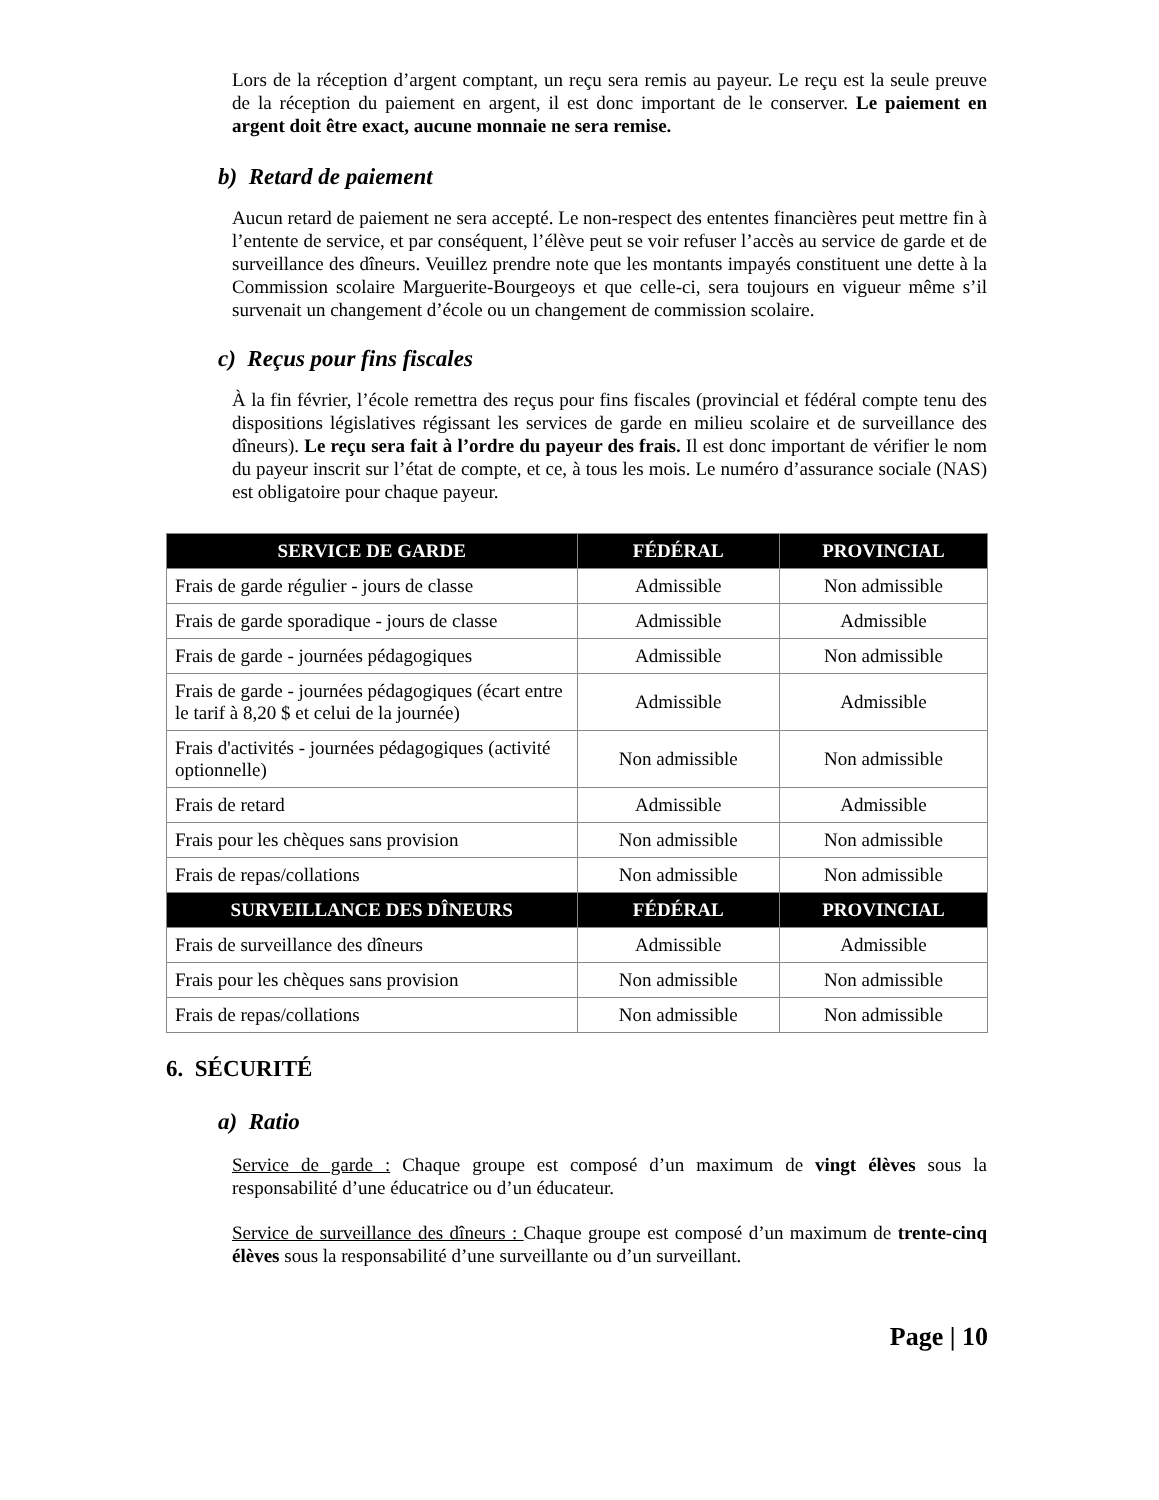Lors de la réception d’argent comptant, un reçu sera remis au payeur. Le reçu est la seule preuve de la réception du paiement en argent, il est donc important de le conserver. Le paiement en argent doit être exact, aucune monnaie ne sera remise.
b) Retard de paiement
Aucun retard de paiement ne sera accepté. Le non-respect des ententes financières peut mettre fin à l’entente de service, et par conséquent, l’élève peut se voir refuser l’accès au service de garde et de surveillance des dîneurs. Veuillez prendre note que les montants impayés constituent une dette à la Commission scolaire Marguerite-Bourgeoys et que celle-ci, sera toujours en vigueur même s’il survenait un changement d’école ou un changement de commission scolaire.
c) Reçus pour fins fiscales
À la fin février, l’école remettra des reçus pour fins fiscales (provincial et fédéral compte tenu des dispositions législatives régissant les services de garde en milieu scolaire et de surveillance des dîneurs). Le reçu sera fait à l’ordre du payeur des frais. Il est donc important de vérifier le nom du payeur inscrit sur l’état de compte, et ce, à tous les mois. Le numéro d’assurance sociale (NAS) est obligatoire pour chaque payeur.
| SERVICE DE GARDE | FÉDÉRAL | PROVINCIAL |
| --- | --- | --- |
| Frais de garde régulier - jours de classe | Admissible | Non admissible |
| Frais de garde sporadique - jours de classe | Admissible | Admissible |
| Frais de garde - journées pédagogiques | Admissible | Non admissible |
| Frais de garde - journées pédagogiques (écart entre le tarif à 8,20 $ et celui de la journée) | Admissible | Admissible |
| Frais d'activités - journées pédagogiques (activité optionnelle) | Non admissible | Non admissible |
| Frais de retard | Admissible | Admissible |
| Frais pour les chèques sans provision | Non admissible | Non admissible |
| Frais de repas/collations | Non admissible | Non admissible |
| SURVEILLANCE DES DÎNEURS | FÉDÉRAL | PROVINCIAL |
| Frais de surveillance des dîneurs | Admissible | Admissible |
| Frais pour les chèques sans provision | Non admissible | Non admissible |
| Frais de repas/collations | Non admissible | Non admissible |
6. SÉCURITÉ
a) Ratio
Service de garde : Chaque groupe est composé d’un maximum de vingt élèves sous la responsabilité d’une éducatrice ou d’un éducateur.
Service de surveillance des dîneurs : Chaque groupe est composé d’un maximum de trente-cinq élèves sous la responsabilité d’une surveillante ou d’un surveillant.
Page | 10